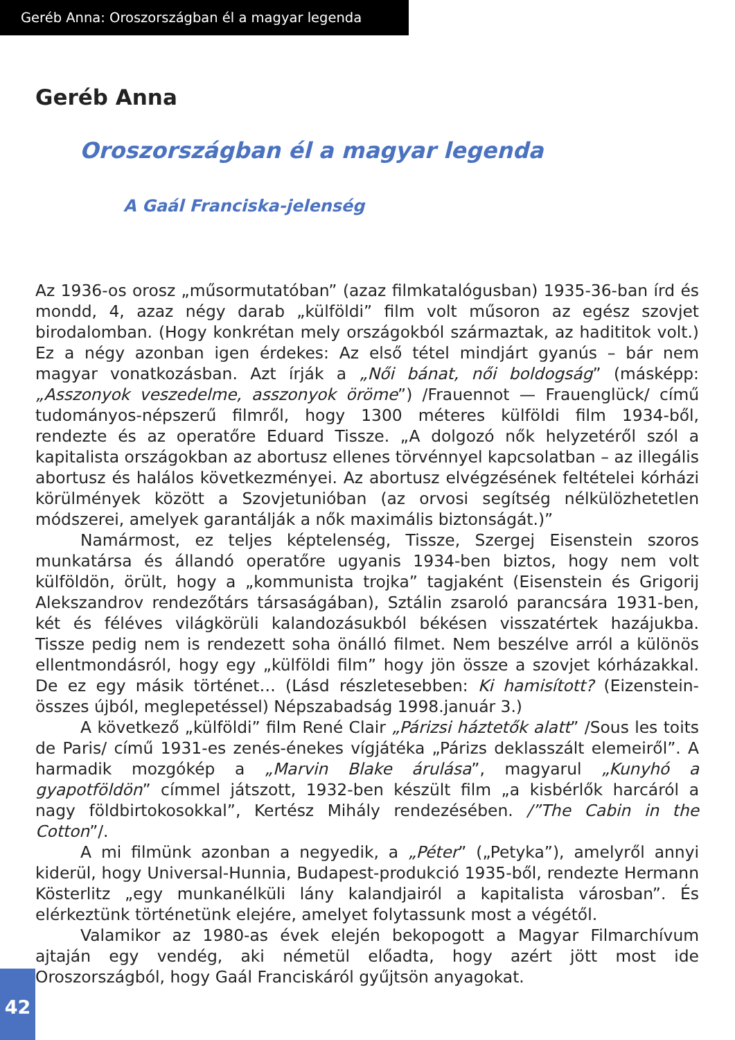Geréb Anna: Oroszországban él a magyar legenda
Geréb Anna
Oroszországban él a magyar legenda
A Gaál Franciska-jelenség
Az 1936-os orosz „műsormutatóban” (azaz filmkatalógusban) 1935-36-ban írd és mondd, 4, azaz négy darab „külföldi” film volt műsoron az egész szovjet birodalomban. (Hogy konkrétan mely országokból származtak, az hadititok volt.) Ez a négy azonban igen érdekes: Az első tétel mindjárt gyanús – bár nem magyar vonatkozásban. Azt írják a „Női bánat, női boldogság” (másképp: „Asszonyok veszedelme, asszonyok öröme”) /Frauennot — Frauenglück/ című tudományos-népszerű filmről, hogy 1300 méteres külföldi film 1934-ből, rendezte és az operatőre Eduard Tissze. „A dolgozó nők helyzetéről szól a kapitalista országokban az abortusz ellenes törvénnyel kapcsolatban – az illegális abortusz és halálos következményei. Az abortusz elvégzésének feltételei kórházi körülmények között a Szovjetunióban (az orvosi segítség nélkülözhetetlen módszerei, amelyek garantálják a nők maximális biztonságát.)”
Namármost, ez teljes képtelenség, Tissze, Szergej Eisenstein szoros munkatársa és állandó operatőre ugyanis 1934-ben biztos, hogy nem volt külföldön, örült, hogy a „kommunista trojka” tagjaként (Eisenstein és Grigorij Alekszandrov rendezőtárs társaságában), Sztálin zsaroló parancsára 1931-ben, két és féléves világkörüli kalandozásukból békésen visszatértek hazájukba. Tissze pedig nem is rendezett soha önálló filmet. Nem beszélve arról a különös ellentmondásról, hogy egy „külföldi film” hogy jön össze a szovjet kórházakkal. De ez egy másik történet… (Lásd részletesebben: Ki hamisított? (Eizenstein-összes újból, meglepetéssel) Népszabadság 1998.január 3.)
A következő „külföldi” film René Clair „Párizsi háztetők alatt” /Sous les toits de Paris/ című 1931-es zenés-énekes vígjátéka „Párizs deklasszált elemeiről”. A harmadik mozgókép a „Marvin Blake árulása”, magyarul „Kunyhó a gyapotföldön” címmel játszott, 1932-ben készült film „a kisbérlők harcáról a nagy földbirtokosokkal”, Kertész Mihály rendezésében. /”The Cabin in the Cotton”/.
A mi filmünk azonban a negyedik, a „Péter” („Petyka”), amelyről annyi kiderül, hogy Universal-Hunnia, Budapest-produkció 1935-ből, rendezte Hermann Kösterlitz „egy munkanélküli lány kalandjairól a kapitalista városban”. És elérkeztünk történetünk elejére, amelyet folytassunk most a végétől.
Valamikor az 1980-as évek elején bekopogott a Magyar Filmarchívum ajtaján egy vendég, aki németül előadta, hogy azért jött most ide Oroszországból, hogy Gaál Franciskáról gyűjtsön anyagokat.
42